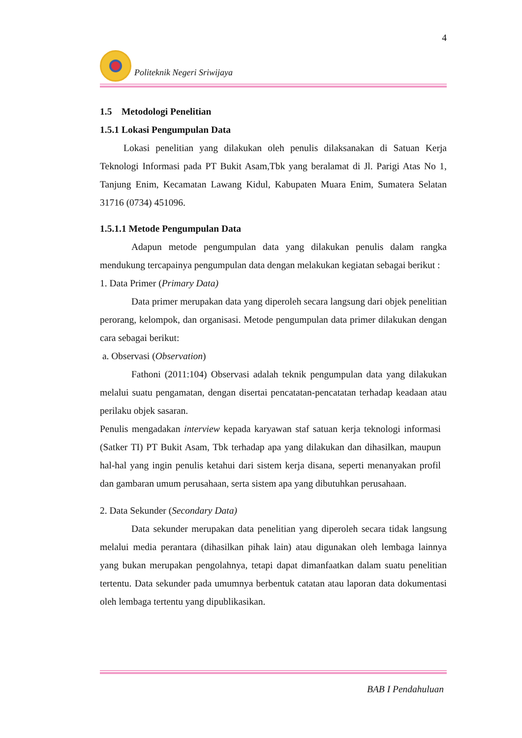4
Politeknik Negeri Sriwijaya
1.5 Metodologi Penelitian
1.5.1 Lokasi Pengumpulan Data
Lokasi penelitian yang dilakukan oleh penulis dilaksanakan di Satuan Kerja Teknologi Informasi pada PT Bukit Asam,Tbk yang beralamat di Jl. Parigi Atas No 1, Tanjung Enim, Kecamatan Lawang Kidul, Kabupaten Muara Enim, Sumatera Selatan 31716 (0734) 451096.
1.5.1.1 Metode Pengumpulan Data
Adapun metode pengumpulan data yang dilakukan penulis dalam rangka mendukung tercapainya pengumpulan data dengan melakukan kegiatan sebagai berikut :
1. Data Primer (Primary Data)
Data primer merupakan data yang diperoleh secara langsung dari objek penelitian perorang, kelompok, dan organisasi. Metode pengumpulan data primer dilakukan dengan cara sebagai berikut:
a. Observasi (Observation)
Fathoni (2011:104) Observasi adalah teknik pengumpulan data yang dilakukan melalui suatu pengamatan, dengan disertai pencatatan-pencatatan terhadap keadaan atau perilaku objek sasaran.
Penulis mengadakan interview kepada karyawan staf satuan kerja teknologi informasi (Satker TI) PT Bukit Asam, Tbk terhadap apa yang dilakukan dan dihasilkan, maupun hal-hal yang ingin penulis ketahui dari sistem kerja disana, seperti menanyakan profil dan gambaran umum perusahaan, serta sistem apa yang dibutuhkan perusahaan.
2. Data Sekunder (Secondary Data)
Data sekunder merupakan data penelitian yang diperoleh secara tidak langsung melalui media perantara (dihasilkan pihak lain) atau digunakan oleh lembaga lainnya yang bukan merupakan pengolahnya, tetapi dapat dimanfaatkan dalam suatu penelitian tertentu. Data sekunder pada umumnya berbentuk catatan atau laporan data dokumentasi oleh lembaga tertentu yang dipublikasikan.
BAB I Pendahuluan